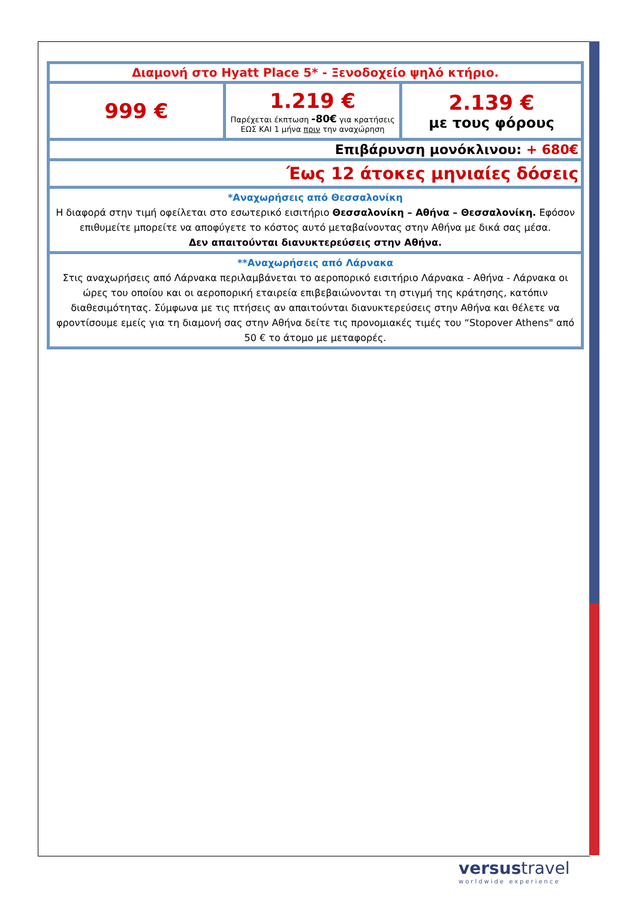| Διαμονή στο Hyatt Place 5* - Ξενοδοχείο ψηλό κτήριο. | | |
| 999 € | 1.219 € Παρέχεται έκπτωση -80€ για κρατήσεις ΕΩΣ ΚΑΙ 1 μήνα πριν την αναχώρηση | 2.139 € με τους φόρους |
| Επιβάρυνση μονόκλινου: + 680€ | | |
| Έως 12 άτοκες μηνιαίες δόσεις | | |
| *Αναχωρήσεις από Θεσσαλονίκη Η διαφορά στην τιμή οφείλεται στο εσωτερικό εισιτήριο Θεσσαλονίκη – Αθήνα – Θεσσαλονίκη. Εφόσον επιθυμείτε μπορείτε να αποφύγετε το κόστος αυτό μεταβαίνοντας στην Αθήνα με δικά σας μέσα. Δεν απαιτούνται διανυκτερεύσεις στην Αθήνα. | | |
| **Αναχωρήσεις από Λάρνακα Στις αναχωρήσεις από Λάρνακα περιλαμβάνεται το αεροπορικό εισιτήριο Λάρνακα - Αθήνα - Λάρνακα οι ώρες του οποίου και οι αεροπορική εταιρεία επιβεβαιώνονται τη στιγμή της κράτησης, κατόπιν διαθεσιμότητας. Σύμφωνα με τις πτήσεις αν απαιτούνται διανυκτερεύσεις στην Αθήνα και θέλετε να φροντίσουμε εμείς για τη διαμονή σας στην Αθήνα δείτε τις προνομιακές τιμές του “Stopover Athens" από 50 € το άτομο με μεταφορές. | | |
versustravel
worldwide experience